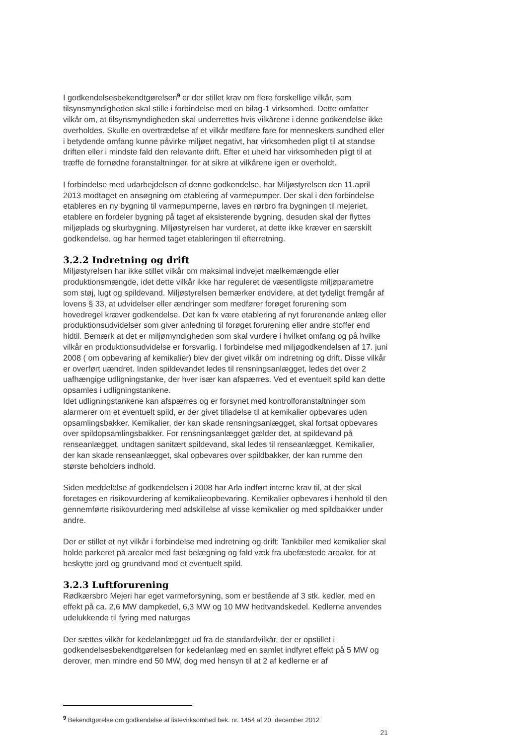I godkendelsesbekendtgørelsen<sup>9</sup> er der stillet krav om flere forskellige vilkår, som tilsynsmyndigheden skal stille i forbindelse med en bilag-1 virksomhed. Dette omfatter vilkår om, at tilsynsmyndigheden skal underrettes hvis vilkårene i denne godkendelse ikke overholdes. Skulle en overtrædelse af et vilkår medføre fare for menneskers sundhed eller i betydende omfang kunne påvirke miljøet negativt, har virksomheden pligt til at standse driften eller i mindste fald den relevante drift. Efter et uheld har virksomheden pligt til at træffe de fornødne foranstaltninger, for at sikre at vilkårene igen er overholdt.
I forbindelse med udarbejdelsen af denne godkendelse, har Miljøstyrelsen den 11.april 2013 modtaget en ansøgning om etablering af varmepumper. Der skal i den forbindelse etableres en ny bygning til varmepumperne, laves en rørbro fra bygningen til mejeriet, etablere en fordeler bygning på taget af eksisterende bygning, desuden skal der flyttes miljøplads og skurbygning. Miljøstyrelsen har vurderet, at dette ikke kræver en særskilt godkendelse, og har hermed taget etableringen til efterretning.
3.2.2 Indretning og drift
Miljøstyrelsen har ikke stillet vilkår om maksimal indvejet mælkemængde eller produktionsmængde, idet dette vilkår ikke har reguleret de væsentligste miljøparametre som støj, lugt og spildevand. Miljøstyrelsen bemærker endvidere, at det tydeligt fremgår af lovens § 33, at udvidelser eller ændringer som medfører forøget forurening som hovedregel kræver godkendelse. Det kan fx være etablering af nyt forurenende anlæg eller produktionsudvidelser som giver anledning til forøget forurening eller andre stoffer end hidtil. Bemærk at det er miljømyndigheden som skal vurdere i hvilket omfang og på hvilke vilkår en produktionsudvidelse er forsvarlig. I forbindelse med miljøgodkendelsen af 17. juni 2008 ( om opbevaring af kemikalier) blev der givet vilkår om indretning og drift. Disse vilkår er overført uændret. Inden spildevandet ledes til rensningsanlægget, ledes det over 2 uafhængige udligningstanke, der hver især kan afspærres. Ved et eventuelt spild kan dette opsamles i udligningstankene.
Idet udligningstankene kan afspærres og er forsynet med kontrolforanstaltninger som alarmerer om et eventuelt spild, er der givet tilladelse til at kemikalier opbevares uden opsamlingsbakker. Kemikalier, der kan skade rensningsanlægget, skal fortsat opbevares over spildopsamlingsbakker. For rensningsanlægget gælder det, at spildevand på renseanlægget, undtagen sanitært spildevand, skal ledes til renseanlægget. Kemikalier, der kan skade renseanlægget, skal opbevares over spildbakker, der kan rumme den største beholders indhold.
Siden meddelelse af godkendelsen i 2008 har Arla indført interne krav til, at der skal foretages en risikovurdering af kemikalieopbevaring. Kemikalier opbevares i henhold til den gennemførte risikovurdering med adskillelse af visse kemikalier og med spildbakker under andre.
Der er stillet et nyt vilkår i forbindelse med indretning og drift: Tankbiler med kemikalier skal holde parkeret på arealer med fast belægning og fald væk fra ubefæstede arealer, for at beskytte jord og grundvand mod et eventuelt spild.
3.2.3 Luftforurening
Rødkærsbro Mejeri har eget varmeforsyning, som er bestående af 3 stk. kedler, med en effekt på ca. 2,6 MW dampkedel, 6,3 MW og 10 MW hedtvandskedel. Kedlerne anvendes udelukkende til fyring med naturgas
Der sættes vilkår for kedelanlægget ud fra de standardvilkår, der er opstillet i godkendelsesbekendtgørelsen for kedelanlæg med en samlet indfyret effekt på 5 MW og derover, men mindre end 50 MW, dog med hensyn til at 2 af kedlerne er af
<sup>9</sup> Bekendtgørelse om godkendelse af listevirksomhed bek. nr. 1454 af 20. december 2012
21